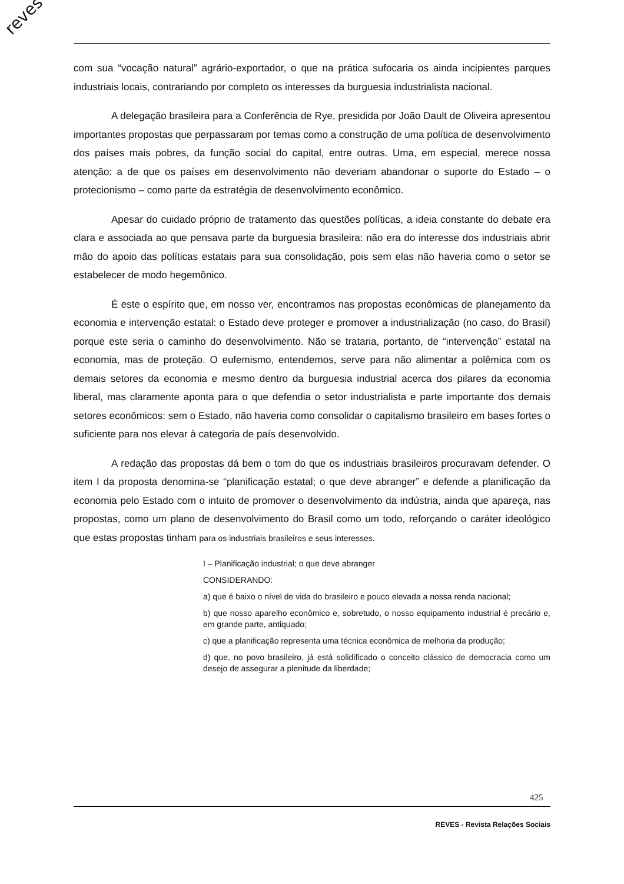reves
com sua “vocação natural” agrário-exportador, o que na prática sufocaria os ainda incipientes parques industriais locais, contrariando por completo os interesses da burguesia industrialista nacional.
A delegação brasileira para a Conferência de Rye, presidida por João Dault de Oliveira apresentou importantes propostas que perpassaram por temas como a construção de uma política de desenvolvimento dos países mais pobres, da função social do capital, entre outras. Uma, em especial, merece nossa atenção: a de que os países em desenvolvimento não deveriam abandonar o suporte do Estado – o protecionismo – como parte da estratégia de desenvolvimento econômico.
Apesar do cuidado próprio de tratamento das questões políticas, a ideia constante do debate era clara e associada ao que pensava parte da burguesia brasileira: não era do interesse dos industriais abrir mão do apoio das políticas estatais para sua consolidação, pois sem elas não haveria como o setor se estabelecer de modo hegemônico.
É este o espírito que, em nosso ver, encontramos nas propostas econômicas de planejamento da economia e intervenção estatal: o Estado deve proteger e promover a industrialização (no caso, do Brasil) porque este seria o caminho do desenvolvimento. Não se trataria, portanto, de “intervenção” estatal na economia, mas de proteção. O eufemismo, entendemos, serve para não alimentar a polêmica com os demais setores da economia e mesmo dentro da burguesia industrial acerca dos pilares da economia liberal, mas claramente aponta para o que defendia o setor industrialista e parte importante dos demais setores econômicos: sem o Estado, não haveria como consolidar o capitalismo brasileiro em bases fortes o suficiente para nos elevar à categoria de país desenvolvido.
A redação das propostas dá bem o tom do que os industriais brasileiros procuravam defender. O item I da proposta denomina-se “planificação estatal; o que deve abranger” e defende a planificação da economia pelo Estado com o intuito de promover o desenvolvimento da indústria, ainda que apareça, nas propostas, como um plano de desenvolvimento do Brasil como um todo, reforçando o caráter ideológico que estas propostas tinham para os industriais brasileiros e seus interesses.
I – Planificação industrial; o que deve abranger
CONSIDERANDO:
a) que é baixo o nível de vida do brasileiro e pouco elevada a nossa renda nacional;
b) que nosso aparelho econômico e, sobretudo, o nosso equipamento industrial é precário e, em grande parte, antiquado;
c) que a planificação representa uma técnica econômica de melhoria da produção;
d) que, no povo brasileiro, já está solidificado o conceito clássico de democracia como um desejo de assegurar a plenitude da liberdade;
425
REVES - Revista Relações Sociais